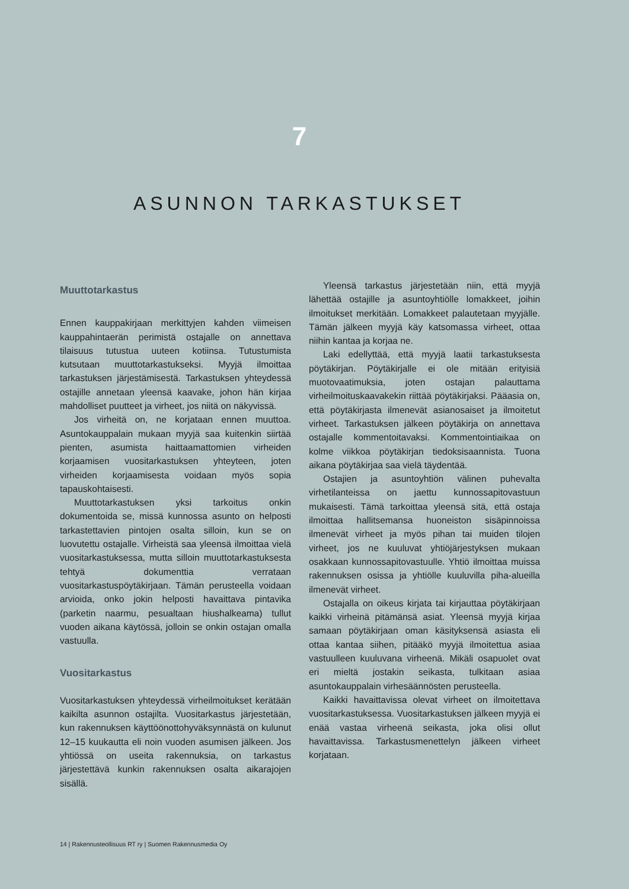7
ASUNNON TARKASTUKSET
Muuttotarkastus
Ennen kauppakirjaan merkittyjen kahden viimeisen kauppahintaerän perimistä ostajalle on annettava tilaisuus tutustua uuteen kotiinsa. Tutustumista kutsutaan muuttotarkastukseksi. Myyjä ilmoittaa tarkastuksen järjestämisestä. Tarkastuksen yhteydessä ostajille annetaan yleensä kaavake, johon hän kirjaa mahdolliset puutteet ja virheet, jos niitä on näkyvissä.
Jos virheitä on, ne korjataan ennen muuttoa. Asuntokauppalain mukaan myyjä saa kuitenkin siirtää pienten, asumista haittaamattomien virheiden korjaamisen vuositarkastuksen yhteyteen, joten virheiden korjaamisesta voidaan myös sopia tapauskohtaisesti.
Muuttotarkastuksen yksi tarkoitus onkin dokumentoida se, missä kunnossa asunto on helposti tarkastettavien pintojen osalta silloin, kun se on luovutettu ostajalle. Virheistä saa yleensä ilmoittaa vielä vuositarkastuksessa, mutta silloin muuttotarkastuksesta tehtyä dokumenttia verrataan vuositarkastuspöytäkirjaan. Tämän perusteella voidaan arvioida, onko jokin helposti havaittava pintavika (parketin naarmu, pesualtaan hiushalkeama) tullut vuoden aikana käytössä, jolloin se onkin ostajan omalla vastuulla.
Vuositarkastus
Vuositarkastuksen yhteydessä virheilmoitukset kerätään kaikilta asunnon ostajilta. Vuositarkastus järjestetään, kun rakennuksen käyttöönottohyväksynnästä on kulunut 12–15 kuukautta eli noin vuoden asumisen jälkeen. Jos yhtiössä on useita rakennuksia, on tarkastus järjestettävä kunkin rakennuksen osalta aikarajojen sisällä.
Yleensä tarkastus järjestetään niin, että myyjä lähettää ostajille ja asuntoyhtiölle lomakkeet, joihin ilmoitukset merkitään. Lomakkeet palautetaan myyjälle. Tämän jälkeen myyjä käy katsomassa virheet, ottaa niihin kantaa ja korjaa ne.
Laki edellyttää, että myyjä laatii tarkastuksesta pöytäkirjan. Pöytäkirjalle ei ole mitään erityisiä muotovaatimuksia, joten ostajan palauttama virheilmoituskaavakekin riittää pöytäkirjaksi. Pääasia on, että pöytäkirjasta ilmenevät asianosaiset ja ilmoitetut virheet. Tarkastuksen jälkeen pöytäkirja on annettava ostajalle kommentoitavaksi. Kommentointiaikaa on kolme viikkoa pöytäkirjan tiedoksisaannista. Tuona aikana pöytäkirjaa saa vielä täydentää.
Ostajien ja asuntoyhtiön välinen puhevalta virhetilanteissa on jaettu kunnossapitovastuun mukaisesti. Tämä tarkoittaa yleensä sitä, että ostaja ilmoittaa hallitsemansa huoneiston sisäpinnoissa ilmenevät virheet ja myös pihan tai muiden tilojen virheet, jos ne kuuluvat yhtiöjärjestyksen mukaan osakkaan kunnossapitovastuulle. Yhtiö ilmoittaa muissa rakennuksen osissa ja yhtiölle kuuluvilla piha-alueilla ilmenevät virheet.
Ostajalla on oikeus kirjata tai kirjauttaa pöytäkirjaan kaikki virheinä pitämänsä asiat. Yleensä myyjä kirjaa samaan pöytäkirjaan oman käsityksensä asiasta eli ottaa kantaa siihen, pitääkö myyjä ilmoitettua asiaa vastuulleen kuuluvana virheenä. Mikäli osapuolet ovat eri mieltä jostakin seikasta, tulkitaan asiaa asuntokauppalain virhesäännösten perusteella.
Kaikki havaittavissa olevat virheet on ilmoitettava vuositarkastuksessa. Vuositarkastuksen jälkeen myyjä ei enää vastaa virheenä seikasta, joka olisi ollut havaittavissa. Tarkastusmenettelyn jälkeen virheet korjataan.
14 | Rakennusteollisuus RT ry | Suomen Rakennusmedia Oy